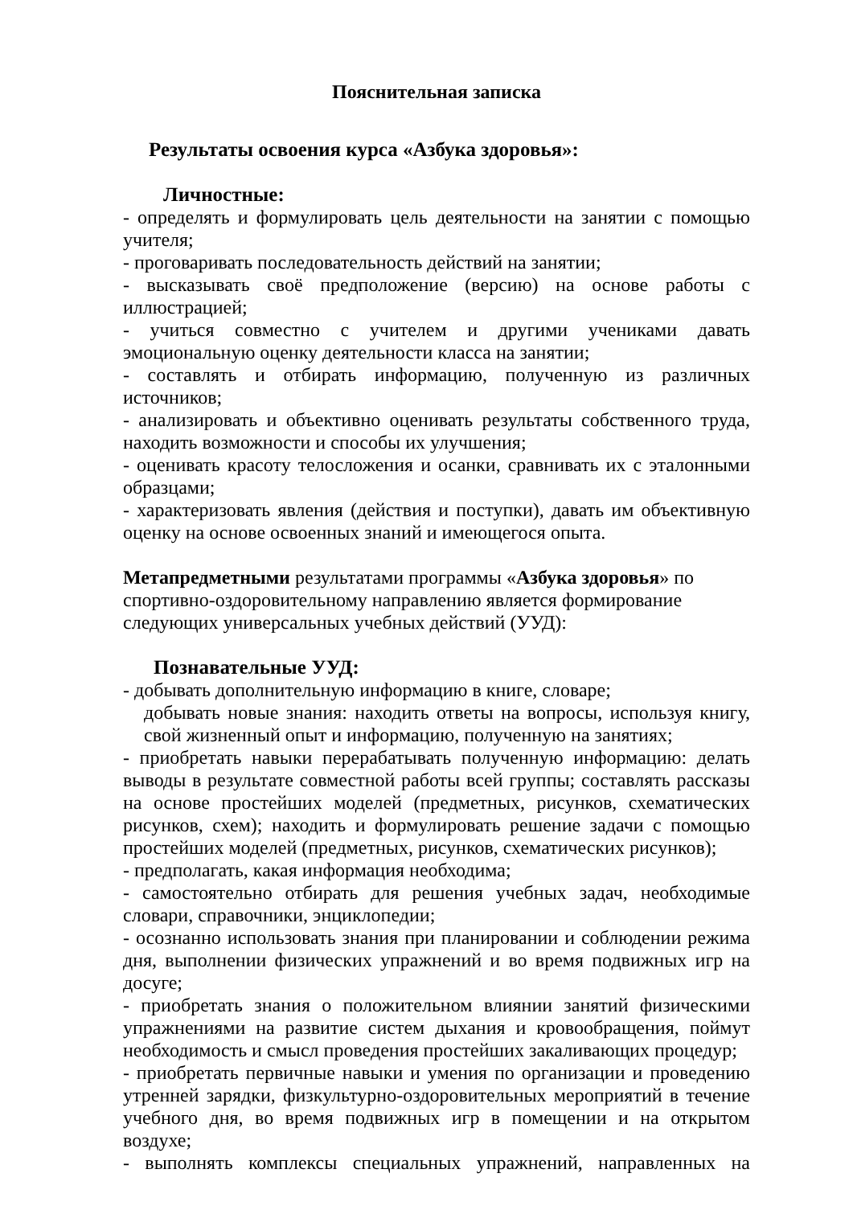Пояснительная записка
Результаты освоения курса «Азбука здоровья»:
Личностные:
- определять и формулировать цель деятельности на занятии с помощью учителя;
- проговаривать последовательность действий на занятии;
- высказывать своё предположение (версию) на основе работы с иллюстрацией;
- учиться совместно с учителем и другими учениками давать эмоциональную оценку деятельности класса на занятии;
- составлять и отбирать информацию, полученную из различных источников;
- анализировать и объективно оценивать результаты собственного труда, находить возможности и способы их улучшения;
- оценивать красоту телосложения и осанки, сравнивать их с эталонными образцами;
- характеризовать явления (действия и поступки), давать им объективную оценку на основе освоенных знаний и имеющегося опыта.
Метапредметными результатами программы «Азбука здоровья» по спортивно-оздоровительному направлению является формирование следующих универсальных учебных действий (УУД):
Познавательные УУД:
- добывать дополнительную информацию в книге, словаре;
добывать новые знания: находить ответы на вопросы, используя книгу, свой жизненный опыт и информацию, полученную на занятиях;
- приобретать навыки перерабатывать полученную информацию: делать выводы в результате совместной работы всей группы; составлять рассказы на основе простейших моделей (предметных, рисунков, схематических рисунков, схем); находить и формулировать решение задачи с помощью простейших моделей (предметных, рисунков, схематических рисунков);
- предполагать, какая информация необходима;
- самостоятельно отбирать для решения учебных задач, необходимые словари, справочники, энциклопедии;
- осознанно использовать знания при планировании и соблюдении режима дня, выполнении физических упражнений и во время подвижных игр на досуге;
- приобретать знания о положительном влиянии занятий физическими упражнениями на развитие систем дыхания и кровообращения, поймут необходимость и смысл проведения простейших закаливающих процедур;
- приобретать первичные навыки и умения по организации и проведению утренней зарядки, физкультурно-оздоровительных мероприятий в течение учебного дня, во время подвижных игр в помещении и на открытом воздухе;
- выполнять комплексы специальных упражнений, направленных на